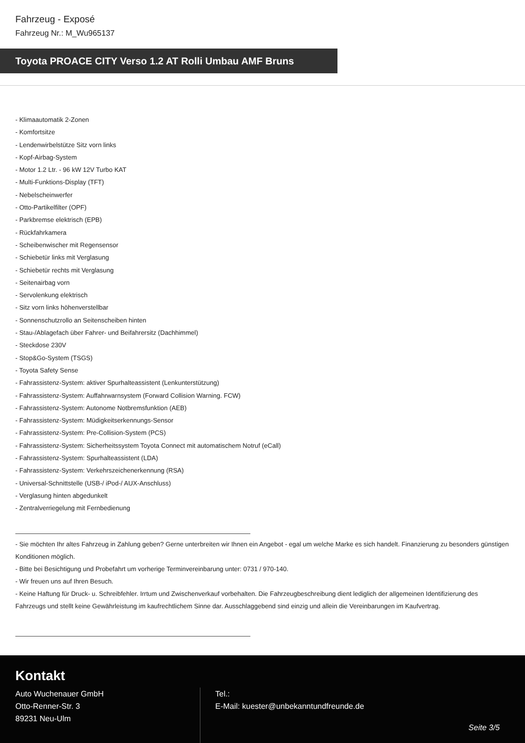Fahrzeug - Exposé
Fahrzeug Nr.: M_Wu965137
Toyota PROACE CITY Verso 1.2 AT Rolli Umbau AMF Bruns
- Klimaautomatik 2-Zonen
- Komfortsitze
- Lendenwirbelstütze Sitz vorn links
- Kopf-Airbag-System
- Motor 1.2 Ltr. - 96 kW 12V Turbo KAT
- Multi-Funktions-Display (TFT)
- Nebelscheinwerfer
- Otto-Partikelfilter (OPF)
- Parkbremse elektrisch (EPB)
- Rückfahrkamera
- Scheibenwischer mit Regensensor
- Schiebetür links mit Verglasung
- Schiebetür rechts mit Verglasung
- Seitenairbag vorn
- Servolenkung elektrisch
- Sitz vorn links höhenverstellbar
- Sonnenschutzrollo an Seitenscheiben hinten
- Stau-/Ablagefach über Fahrer- und Beifahrersitz (Dachhimmel)
- Steckdose 230V
- Stop&Go-System (TSGS)
- Toyota Safety Sense
- Fahrassistenz-System: aktiver Spurhalteassistent (Lenkunterstützung)
- Fahrassistenz-System: Auffahrwarnsystem (Forward Collision Warning. FCW)
- Fahrassistenz-System: Autonome Notbremsfunktion (AEB)
- Fahrassistenz-System: Müdigkeitserkennungs-Sensor
- Fahrassistenz-System: Pre-Collision-System (PCS)
- Fahrassistenz-System: Sicherheitssystem Toyota Connect mit automatischem Notruf (eCall)
- Fahrassistenz-System: Spurhalteassistent (LDA)
- Fahrassistenz-System: Verkehrszeichenerkennung (RSA)
- Universal-Schnittstelle (USB-/ iPod-/ AUX-Anschluss)
- Verglasung hinten abgedunkelt
- Zentralverriegelung mit Fernbedienung
- Sie möchten Ihr altes Fahrzeug in Zahlung geben? Gerne unterbreiten wir Ihnen ein Angebot - egal um welche Marke es sich handelt. Finanzierung zu besonders günstigen Konditionen möglich.
- Bitte bei Besichtigung und Probefahrt um vorherige Terminvereinbarung unter: 0731 / 970-140.
- Wir freuen uns auf Ihren Besuch.
- Keine Haftung für Druck- u. Schreibfehler. Irrtum und Zwischenverkauf vorbehalten. Die Fahrzeugbeschreibung dient lediglich der allgemeinen Identifizierung des Fahrzeugs und stellt keine Gewährleistung im kaufrechtlichem Sinne dar. Ausschlaggebend sind einzig und allein die Vereinbarungen im Kaufvertrag.
Kontakt
Auto Wuchenauer GmbH
Otto-Renner-Str. 3
89231 Neu-Ulm
Tel.:
E-Mail: kuester@unbekanntundfreunde.de
Seite 3/5